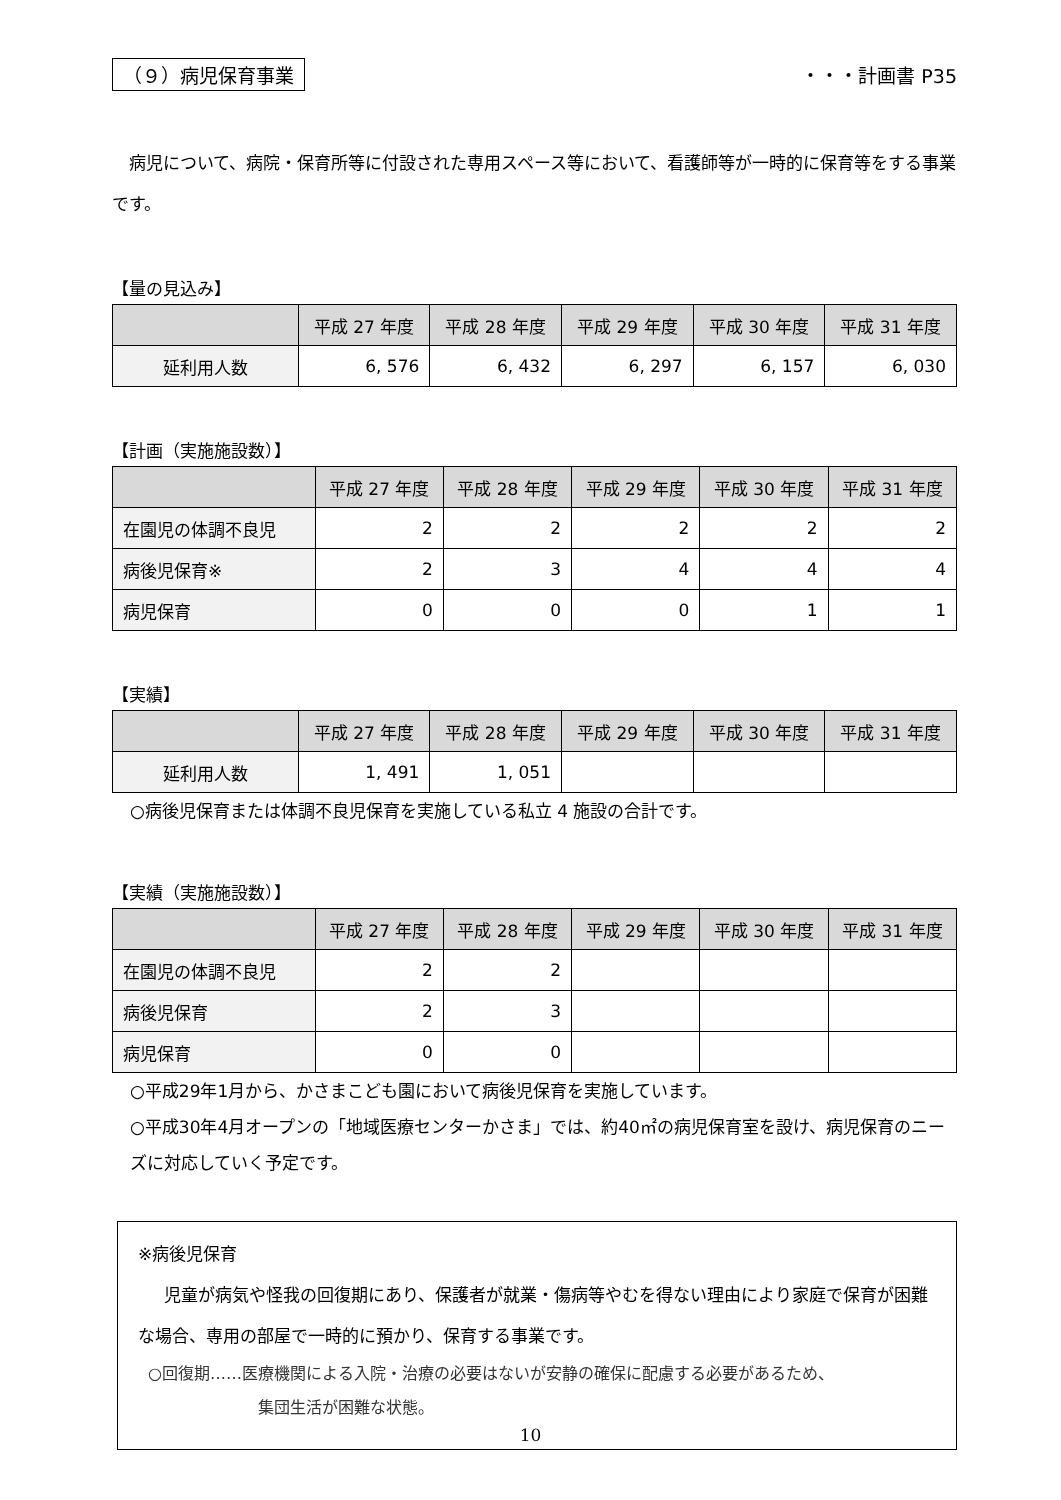（９）病児保育事業 ・・・計画書 P35
病児について、病院・保育所等に付設された専用スペース等において、看護師等が一時的に保育等をする事業です。
【量の見込み】
| | 平成 27 年度 | 平成 28 年度 | 平成 29 年度 | 平成 30 年度 | 平成 31 年度 |
| --- | --- | --- | --- | --- | --- |
| 延利用人数 | 6, 576 | 6, 432 | 6, 297 | 6, 157 | 6, 030 |
【計画（実施施設数）】
| | 平成 27 年度 | 平成 28 年度 | 平成 29 年度 | 平成 30 年度 | 平成 31 年度 |
| --- | --- | --- | --- | --- | --- |
| 在園児の体調不良児 | 2 | 2 | 2 | 2 | 2 |
| 病後児保育※ | 2 | 3 | 4 | 4 | 4 |
| 病児保育 | 0 | 0 | 0 | 1 | 1 |
【実績】
| | 平成 27 年度 | 平成 28 年度 | 平成 29 年度 | 平成 30 年度 | 平成 31 年度 |
| --- | --- | --- | --- | --- | --- |
| 延利用人数 | 1, 491 | 1, 051 | | | |
○病後児保育または体調不良児保育を実施している私立 4 施設の合計です。
【実績（実施施設数）】
| | 平成 27 年度 | 平成 28 年度 | 平成 29 年度 | 平成 30 年度 | 平成 31 年度 |
| --- | --- | --- | --- | --- | --- |
| 在園児の体調不良児 | 2 | 2 | | | |
| 病後児保育 | 2 | 3 | | | |
| 病児保育 | 0 | 0 | | | |
○平成29年1月から、かさまこども園において病後児保育を実施しています。
○平成30年4月オープンの「地域医療センターかさま」では、約40㎡の病児保育室を設け、病児保育のニーズに対応していく予定です。
※病後児保育
児童が病気や怪我の回復期にあり、保護者が就業・傷病等やむを得ない理由により家庭で保育が困難な場合、専用の部屋で一時的に預かり、保育する事業です。
○回復期……医療機関による入院・治療の必要はないが安静の確保に配慮する必要があるため、
集団生活が困難な状態。
10